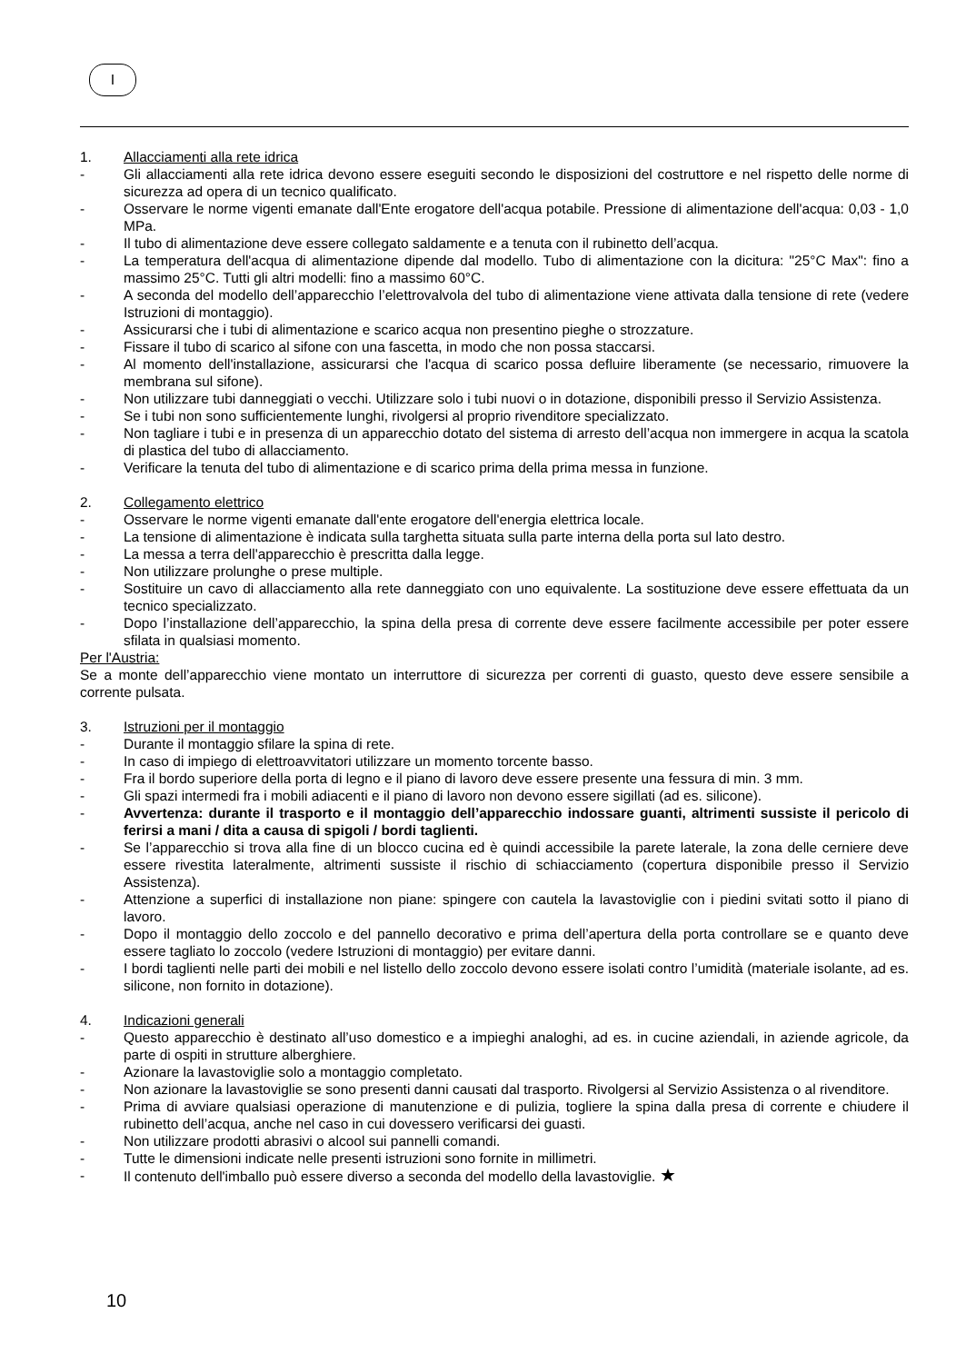I
1. Allacciamenti alla rete idrica
- Gli allacciamenti alla rete idrica devono essere eseguiti secondo le disposizioni del costruttore e nel rispetto delle norme di sicurezza ad opera di un tecnico qualificato.
- Osservare le norme vigenti emanate dall'Ente erogatore dell'acqua potabile. Pressione di alimentazione dell'acqua: 0,03 - 1,0 MPa.
- Il tubo di alimentazione deve essere collegato saldamente e a tenuta con il rubinetto dell’acqua.
- La temperatura dell'acqua di alimentazione dipende dal modello. Tubo di alimentazione con la dicitura: "25°C Max": fino a massimo 25°C. Tutti gli altri modelli: fino a massimo 60°C.
- A seconda del modello dell’apparecchio l’elettrovalvola del tubo di alimentazione viene attivata dalla tensione di rete (vedere Istruzioni di montaggio).
- Assicurarsi che i tubi di alimentazione e scarico acqua non presentino pieghe o strozzature.
- Fissare il tubo di scarico al sifone con una fascetta, in modo che non possa staccarsi.
- Al momento dell'installazione, assicurarsi che l'acqua di scarico possa defluire liberamente (se necessario, rimuovere la membrana sul sifone).
- Non utilizzare tubi danneggiati o vecchi. Utilizzare solo i tubi nuovi o in dotazione, disponibili presso il Servizio Assistenza.
- Se i tubi non sono sufficientemente lunghi, rivolgersi al proprio rivenditore specializzato.
- Non tagliare i tubi e in presenza di un apparecchio dotato del sistema di arresto dell’acqua non immergere in acqua la scatola di plastica del tubo di allacciamento.
- Verificare la tenuta del tubo di alimentazione e di scarico prima della prima messa in funzione.
2. Collegamento elettrico
- Osservare le norme vigenti emanate dall'ente erogatore dell'energia elettrica locale.
- La tensione di alimentazione è indicata sulla targhetta situata sulla parte interna della porta sul lato destro.
- La messa a terra dell'apparecchio è prescritta dalla legge.
- Non utilizzare prolunghe o prese multiple.
- Sostituire un cavo di allacciamento alla rete danneggiato con uno equivalente. La sostituzione deve essere effettuata da un tecnico specializzato.
- Dopo l’installazione dell’apparecchio, la spina della presa di corrente deve essere facilmente accessibile per poter essere sfilata in qualsiasi momento.
Per l'Austria:
Se a monte dell’apparecchio viene montato un interruttore di sicurezza per correnti di guasto, questo deve essere sensibile a corrente pulsata.
3. Istruzioni per il montaggio
- Durante il montaggio sfilare la spina di rete.
- In caso di impiego di elettroavvitatori utilizzare un momento torcente basso.
- Fra il bordo superiore della porta di legno e il piano di lavoro deve essere presente una fessura di min. 3 mm.
- Gli spazi intermedi fra i mobili adiacenti e il piano di lavoro non devono essere sigillati (ad es. silicone).
- Avvertenza: durante il trasporto e il montaggio dell’apparecchio indossare guanti, altrimenti sussiste il pericolo di ferirsi a mani / dita a causa di spigoli / bordi taglienti.
- Se l’apparecchio si trova alla fine di un blocco cucina ed è quindi accessibile la parete laterale, la zona delle cerniere deve essere rivestita lateralmente, altrimenti sussiste il rischio di schiacciamento (copertura disponibile presso il Servizio Assistenza).
- Attenzione a superfici di installazione non piane: spingere con cautela la lavastoviglie con i piedini svitati sotto il piano di lavoro.
- Dopo il montaggio dello zoccolo e del pannello decorativo e prima dell’apertura della porta controllare se e quanto deve essere tagliato lo zoccolo (vedere Istruzioni di montaggio) per evitare danni.
- I bordi taglienti nelle parti dei mobili e nel listello dello zoccolo devono essere isolati contro l’umidità (materiale isolante, ad es. silicone, non fornito in dotazione).
4. Indicazioni generali
- Questo apparecchio è destinato all’uso domestico e a impieghi analoghi, ad es. in cucine aziendali, in aziende agricole, da parte di ospiti in strutture alberghiere.
- Azionare la lavastoviglie solo a montaggio completato.
- Non azionare la lavastoviglie se sono presenti danni causati dal trasporto. Rivolgersi al Servizio Assistenza o al rivenditore.
- Prima di avviare qualsiasi operazione di manutenzione e di pulizia, togliere la spina dalla presa di corrente e chiudere il rubinetto dell’acqua, anche nel caso in cui dovessero verificarsi dei guasti.
- Non utilizzare prodotti abrasivi o alcool sui pannelli comandi.
- Tutte le dimensioni indicate nelle presenti istruzioni sono fornite in millimetri.
- Il contenuto dell'imballo può essere diverso a seconda del modello della lavastoviglie. ★
10